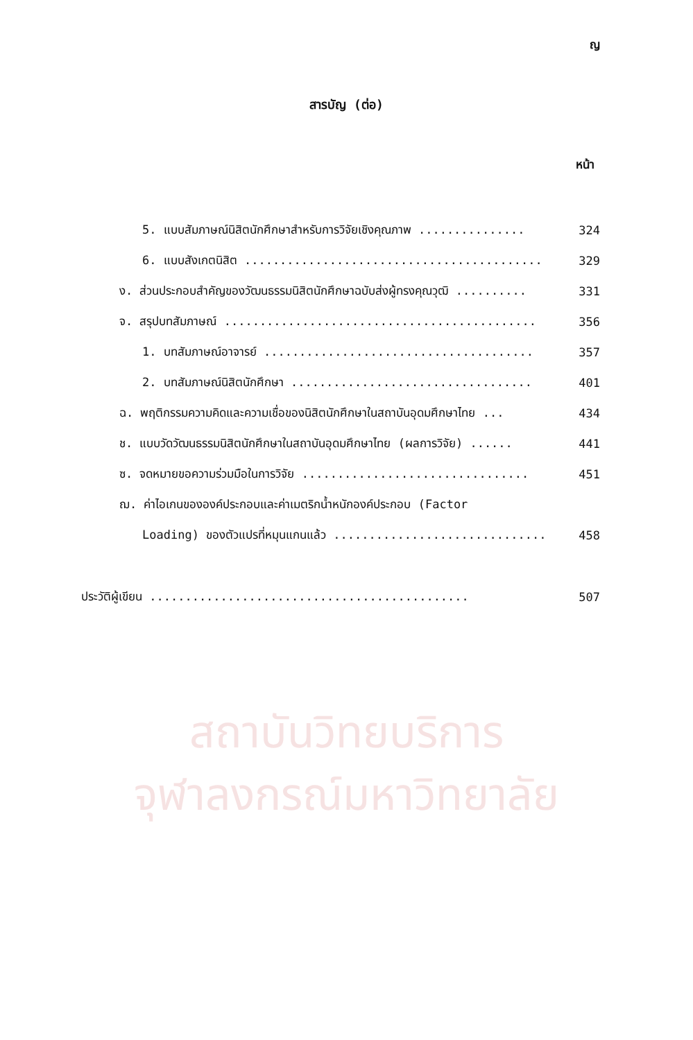สถาบันวิทยบริการ
จุฬาลงกรณ์มหาวิทยาลัย
ญ
สารบัญ (ต่อ)
หน้า
5. แบบสัมภาษณ์นิสิตนักศึกษาสำหรับการวิจัยเชิงคุณภาพ ............... 324
6. แบบสังเกตนิสิต .......................................... 329
ง. ส่วนประกอบสำคัญของวัฒนธรรมนิสิตนักศึกษาฉบับส่งผู้ทรงคุณวุฒิ .......... 331
จ. สรุปบทสัมภาษณ์ ............................................ 356
1. บทสัมภาษณ์อาจารย์ ...................................... 357
2. บทสัมภาษณ์นิสิตนักศึกษา .................................. 401
ฉ. พฤติกรรมความคิดและความเชื่อของนิสิตนักศึกษาในสถาบันอุดมศึกษาไทย ... 434
ช. แบบวัดวัฒนธรรมนิสิตนักศึกษาในสถาบันอุดมศึกษาไทย (ผลการวิจัย) ...... 441
ซ. จดหมายขอความร่วมมือในการวิจัย ................................ 451
ฌ. ค่าไอเกนขององค์ประกอบและค่าเมตริกน้ำหนักองค์ประกอบ (Factor
Loading) ของตัวแปรที่หมุนแกนแล้ว .............................. 458
ประวัติผู้เขียน ............................................. 507